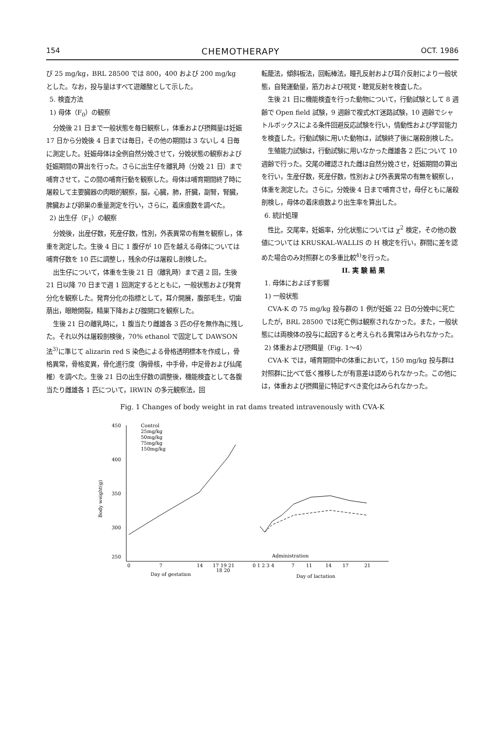154 CHEMOTHERAPY OCT. 1986
び 25 mg/kg，BRL 28500 では 800，400 および 200 mg/kg とした。なお，投与量はすべて遊離酸として示した。
5. 検査方法
1) 母体（F<sub>0</sub>）の観察
分娩後 21 日まで一般状態を毎日観察し，体重および摂餌量は妊娠 17 日から分娩後 4 日までは毎日，その他の期間は 3 ないし 4 日毎に測定した。妊娠母体は全例自然分娩させて，分娩状態の観察および妊娠期間の算出を行った。さらに出生仔を離乳時（分娩 21 日）まで哺育させて，この間の哺育行動を観察した。母体は哺育期間終了時に屠殺して主要臓器の肉眼的観察，脳，心臓，肺，肝臓，副腎，腎臓，脾臓および卵巣の重量測定を行い，さらに，着床痕数を調べた。
2) 出生仔（F<sub>1</sub>）の観察
分娩後，出産仔数，死産仔数，性別，外表異常の有無を観察し，体重を測定した。生後 4 日に 1 腹仔が 10 匹を越える母体については哺育仔数を 10 匹に調整し，残余の仔は屠殺し剖検した。
出生仔について，体重を生後 21 日（離乳時）まで週 2 回，生後 21 日以降 70 日まで週 1 回測定するとともに，一般状態および発育分化を観察した。発育分化の指標として，耳介開展，腹部毛生，切歯萠出，眼瞼開裂，精巣下降および腟開口を観察した。
生後 21 日の離乳時に，1 腹当たり雌雄各 3 匹の仔を無作為に残した。それ以外は屠殺剖検後，70% ethanol で固定して DAWSON 法<sup>3)</sup>に準じて alizarin red S 染色による骨格透明標本を作成し，骨格異常，骨格変異，骨化進行度（胸骨核，中手骨，中足骨および仙尾椎）を調べた。生後 21 日の出生仔数の調整後，機能検査として各腹当たり雌雄各 1 匹について，IRWIN の多元観察法，回
転籠法，傾斜板法，回転棒法，瞳孔反射および耳介反射により一般状態，自発運動量，筋力および視覚・聴覚反射を検査した。
生後 21 日に機能検査を行った動物について，行動試験として 8 週齢で Open field 試験，9 週齢で複式水T迷路試験，10 週齢でシャトルボックスによる条件回避反応試験を行い，情動性および学習能力を検査した。行動試験に用いた動物は，試験終了後に屠殺剖検した。
生殖能力試験は，行動試験に用いなかった雌雄各 2 匹について 10 週齢で行った。交尾の確認された雌は自然分娩させ，妊娠期間の算出を行い，生産仔数，死産仔数，性別および外表異常の有無を観察し，体重を測定した。さらに，分娩後 4 日まで哺育させ，母仔ともに屠殺剖検し，母体の着床痕数より出生率を算出した。
6. 統計処理
性比，交尾率，妊娠率，分化状態については χ<sup>2</sup> 検定，その他の数値については KRUSKAL-WALLIS の H 検定を行い，群間に差を認めた場合のみ対照群との多重比較<sup>4)</sup>を行った。
II. 実 験 結 果
1. 母体におよぼす影響
1) 一般状態
CVA-K の 75 mg/kg 投与群の 1 例が妊娠 22 日の分娩中に死亡したが，BRL 28500 では死亡例は観察されなかった。また，一般状態には両検体の投与に起因すると考えられる異常はみられなかった。
2) 体重および摂餌量（Fig. 1〜4）
CVA-K では，哺育期間中の体重において，150 mg/kg 投与群は対照群に比べて低く推移したが有意差は認められなかった。この他には，体重および摂餌量に特記すべき変化はみられなかった。
Fig. 1 Changes of body weight in rat dams treated intravenously with CVA-K
450
400
350
300
250
Body weight(g)
Control
25mg/kg
50mg/kg
75mg/kg
150mg/kg
Administration
0
7
14
17 19 21
18 20
0 1 2 3 4
7
11
14
17
21
Day of gestation
Day of lactation